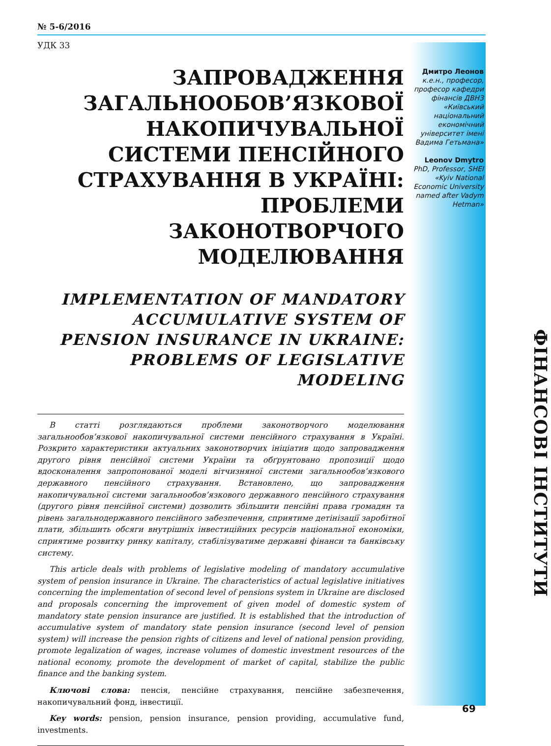№ 5-6/2016
УДК 33
ЗАПРОВАДЖЕННЯ ЗАГАЛЬНООБОВ’ЯЗКОВОЇ НАКОПИЧУВАЛЬНОЇ СИСТЕМИ ПЕНСІЙНОГО СТРАХУВАННЯ В УКРАЇНІ: ПРОБЛЕМИ ЗАКОНОТВОРЧОГО МОДЕЛЮВАННЯ
IMPLEMENTATION OF MANDATORY ACCUMULATIVE SYSTEM OF PENSION INSURANCE IN UKRAINE: PROBLEMS OF LEGISLATIVE MODELING
В статті розглядаються проблеми законотворчого моделювання загальнообов’язкової накопичувальної системи пенсійного страхування в Україні. Розкрито характеристики актуальних законотворчих ініціатив щодо запровадження другого рівня пенсійної системи України та обґрунтовано пропозиції щодо вдосконалення запропонованої моделі вітчизняної системи загальнообов’язкового державного пенсійного страхування. Встановлено, що запровадження накопичувальної системи загальнообов’язкового державного пенсійного страхування (другого рівня пенсійної системи) дозволить збільшити пенсійні права громадян та рівень загальнодержавного пенсійного забезпечення, сприятиме детінізації заробітної плати, збільшить обсяги внутрішніх інвестиційних ресурсів національної економіки, сприятиме розвитку ринку капіталу, стабілізуватиме державні фінанси та банківську систему.
This article deals with problems of legislative modeling of mandatory accumulative system of pension insurance in Ukraine. The characteristics of actual legislative initiatives concerning the implementation of second level of pensions system in Ukraine are disclosed and proposals concerning the improvement of given model of domestic system of mandatory state pension insurance are justified. It is established that the introduction of accumulative system of mandatory state pension insurance (second level of pension system) will increase the pension rights of citizens and level of national pension providing, promote legalization of wages, increase volumes of domestic investment resources of the national economy, promote the development of market of capital, stabilize the public finance and the banking system.
Ключові слова: пенсія, пенсійне страхування, пенсійне забезпечення, накопичувальний фонд, інвестиції.
Key words: pension, pension insurance, pension providing, accumulative fund, investments.
Дмитро Леонов
к.е.н., професор, професор кафедри фінансів ДВНЗ «Київський національний економічний університет імені Вадима Гетьмана»
Leonov Dmytro
PhD, Professor, SHEI «Kyiv National Economic University named after Vadym Hetman»
ФІНАНСОВІ ІНСТИТУТИ
69